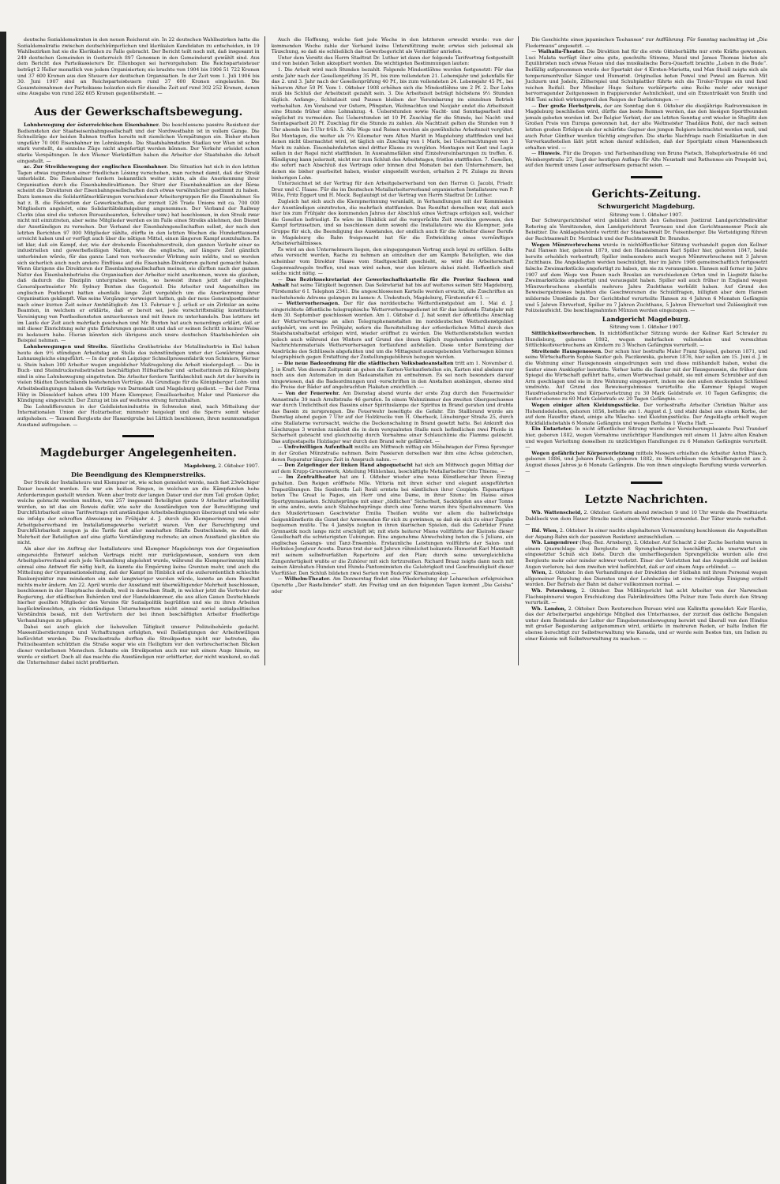deutsche Sozialdemokraten in den neuen Reichsrat ein. In 22 deutschen Wahlbezirken hatte die Sozialdemokratie zwischen deutschbürgerlichen und klerikalen Kandidaten zu entscheiden, in 19 Wahlbezirken hat sie die Klerikalen zu Falle gebracht. Der Bericht teilt noch mit, daß insgesamt in 249 deutschen Gemeinden in Oesterreich 897 Genossen in den Gemeinderat gewählt sind. Aus dem Bericht des Parteikassierers Dr. Ellenbogen sei hervorgehoben: Die Reichsparteisteuer beträgt 2 Heller monatlich von jedem Organisierten; sie brachte von 1904 bis 1906 51 722 Kronen und 37 600 Kronen aus den Steuern der deutschen Organisation. In der Zeit vom 1. Juli 1906 bis 30. Juni 1907 sind an Reichsparteisteuern rund 37 600 Kronen eingelaufen. Die Gesamteinnahmen der Parteikasse belaufen sich für dieselbe Zeit auf rund 302 252 Kronen, denen eine Ausgabe von rund 282 605 Kronen gegenübersteht. —
Aus der Gewerkschaftsbewegung.
Lohnbewegung der österreichischen Eisenbahner. Die beschlossene passive Resistenz der Bediensteten der Staatseisenbahngesellschaft und der Nordwestbahn ist in vollem Gange. Die Schnellzüge der beiden Bahnen treffen bereits mit ziemlichen Verspätungen ein. Bisher stehen ungefähr 70 000 Eisenbahner im Lohnkampfe. Die Staatsbahnstation Stadlau vor Wien ist schon stark verstellt, da einzelne Züge nicht abgefertigt werden können. Der Verkehr erleidet schon starke Verspätungen. In den Wiener Werkstätten haben die Arbeiter der Staatsbahn die Arbeit eingestellt. —
ac. Zur Streikbewegung der englischen Eisenbahner. Die Situation hat sich in den letzten Tagen etwas zugunsten einer friedlichen Lösung verschoben, man rechnet damit, daß der Streik unterbleibt. Die Eisenbahner fordern bekanntlich weiter nichts, als die Anerkennung ihrer Organisation durch die Eisenbahndirektionen. Der Sturz der Eisenbahnaktien an der Börse scheint die Direktoren der Eisenbahngesellschaften doch etwas versöhnlicher gestimmt zu haben. Dazu kommen die Solidaritätserklärungen verschiedener Arbeitergruppen für die Eisenbahner. So hat z. B. die Föderation der Gewerkschaften, der zurzeit 126 Trade Unions mit ca. 700 000 Mitgliedern angehört, eine Solidaritätskundgebung angenommen. Der Verband der Railway Clerks (das sind die unteren Bureaubeamten, Schreiber usw.) hat beschlossen, in den Streik zwar nicht mit einzutreten, aber seine Mitglieder werden es im Falle eines Streiks ablehnen, den Dienst der Ausständigen zu versehen. Der Verband der Eisenbahngesellschaften selbst, der nach den letzten Berichten 97 000 Mitglieder zählte, dürfte in den letzten Wochen die Hunderttausend erreicht haben und er verfügt auch über die nötigen Mittel, einen längeren Kampf auszuhalten. Es ist klar, daß ein Kampf, der, wie der drohende Eisenbahnerstreik, den ganzen Verkehr einer so industriellen und gewerbefleißigen Nation, wie die englische, auf längere Zeit gänzlich unterbinden würde, für das ganze Land von verheerender Wirkung sein müßte, und so werden sich sicherlich auch noch andere Einflüsse auf die Eisenbahn-Direktoren geltend gemacht haben. Wenn übrigens die Direktoren der Eisenbahngesellschaften meinen, sie dürften nach der ganzen Natur des Eisenbahnbetriebs die Organisation der Arbeiter nicht anerkennen, wenn sie glauben, daß dadurch die Disziplin untergraben werde, so beweist ihnen jetzt der englische Generalpostmeister Mr. Sydney Buxton das Gegenteil. Die Arbeiter und Angestellten im englischen Postdienst hatten ebenfalls lange Zeit vergeblich um die Anerkennung ihrer Organisation gekämpft. Was seine Vorgänger verweigert hatten, gab der neue Generalpostmeister nach einer kurzen Zeit seiner Amtstätigkeit: Am 13. Februar v. J. erließ er ein Zirkular an seine Beamten, in welchem er erklärte, daß er bereit sei, jede vorschriftsmäßig konstituierte Vereinigung von Postbediensteten anzuerkennen und mit ihnen zu unterhandeln. Das letztere ist im Laufe der Zeit auch mehrfach geschehen und Mr. Buxton hat auch neuerdings erklärt, daß er mit dieser Einrichtung sehr gute Erfahrungen gemacht und daß er seinen Schritt in keiner Weise zu bedauern habe. Hieran könnten sich übrigens auch unsre deutschen Staatsbehörden ein Beispiel nehmen. —
Lohnbewegungen und Streiks. Sämtliche Großbetriebe der Metallindustrie in Kiel haben heute den 9½ stündigen Arbeitstag an Stelle des zehnstündigen unter der Gewährung eines Lohnausgleichs eingeführt. — In der großen Leipziger Schnellpressenfabrik von Schmiers, Werner u. Stein haben 300 Arbeiter wegen angeblicher Maßregelung die Arbeit niedergelegt. — Die in Buch- und Steindruckereibetrieben beschäftigten Hilfsarbeiter und -arbeiterinnen zu Königsberg sind in eine Lohnbewegung eingetreten. Die Arbeiter fordern Tarifabschluß nach Art der bereits in vielen Städten Deutschlands bestehenden Verträge. Als Grundlage für die Königsberger Lohn- und Arbeitsbedingungen haben die Verträge von Darmstadt und Magdeburg gedient. — Bei der Firma Hiby in Düsseldorf haben etwa 100 Mann Klempner, Emaillearbeiter, Maler und Planierer die Kündigung eingereicht. Der Zuzug ist bis auf weiteres streng fernzuhalten.
Die Lohndifferenzen in der Goldleistenindustrie in Schweden sind, nach Mitteilung der Internationalen Union der Holzarbeiter, nunmehr beigelegt und die Sperre somit wieder aufgehoben. — Tausend Bergleute der Hasardgrube bei Lüttich beschlossen, ihren neunmonatigen Ausstand aufzugeben. —
Magdeburger Angelegenheiten.
Magdeburg, 2. Oktober 1907.
Die Beendigung des Klempnerstreiks.
Der Streik der Installateure und Klempner ist, wie schon gemeldet wurde, nach fast 23wöchiger Dauer beendet worden. Es war ein heißes Ringen, in welchem an die Kämpfenden hohe Anforderungen gestellt wurden. Wenn aber trotz der langen Dauer und der zum Teil großen Opfer, welche gebracht werden mußten, von 257 insgesamt Beteiligten ganze 9 Arbeiter arbeitswillig wurden, so ist das ein Beweis dafür, wie sehr die Ausständigen von der Berechtigung und Durchführbarkeit eines Tarifvertrags mit anständigen Arbeitsbedingungen überzeugt und wie sehr sie infolge der schroffen Abweisung im Frühjahr d. J. durch die Klempnerinnung und den Arbeitgeberverband im Installationsgewerbe verletzt waren. Von der Berechtigung und Durchführbarkeit zeugen ja die Tarife fast aller namhaften Städte Deutschlands, so daß die Mehrheit der Beteiligten auf eine glatte Verständigung rechnete; an einen Ausstand glaubten sie nicht.
Als aber der im Auftrag der Installateure und Klempner Magdeburgs von der Organisation eingereichte Entwurf solchen Vertrags nicht nur zurückgewiesen, sondern von dem Arbeitgeberverband auch jede Verhandlung abgelehnt wurde, während die Klempnerinnung nicht einmal eine Antwort für nötig hielt, da kannte die Empörung keine Grenzen mehr, und auch die Mitteilung der Organisationsleitung, daß der Kampf im Hinblick auf die außerordentlich schlechte Baukonjunktur zum mindesten ein sehr langwieriger werden würde, konnte an dem Resultat nichts mehr ändern. Am 22. April wurde der Ausstand mit überwältigender Mehrheit beschlossen, beschlossen in der Hauptsache deshalb, weil in derselben Stadt, in welcher jetzt die Vertreter der Regierung, der städtischen Behörden und der Handelskammer, die aus allen Gauen Deutschlands hierher geeilten Mitglieder des Vereins für Sozialpolitik begrüßten und sie zu ihren Arbeiten beglückwünschten, ein rückständiges Unternehmertum nicht einmal soviel sozialpolitisches Verständnis besaß, mit den Vertretern der bei ihnen beschäftigten Arbeiter friedfertige Verhandlungen zu pflegen.
Dabei sei auch gleich der liebevollen Tätigkeit unserer Polizeibehörde gedacht. Massenüberstierungen und Verhaftungen erfolgten, weil Belästigungen der Arbeitswilligen befürchtet wurden. Die Franckestraße durften die Streikposten nicht nur betreten, die Polizeibeamten schützten die Straße sogar wie ein Heiligtum vor den verbrecherischen Blicken dieser verdorbenen Menschen. Schaute ein Streikposten auch nur mit einem Auge hinein, so wurde er sistiert. Doch all das machte die Ausständigen nur erbitterter, der nicht wankend, so daß die Unternehmer dabei nicht profitierten.
Auch die Hoffnung, welche fast jede Woche in den letzteren erweckt wurde: von der kommenden Woche zahle der Verband keine Unterstützung mehr, erwies sich jedesmal als Täuschung, so daß sie schließlich das Gewerbegericht als Vermittler anriefen.
Unter dem Vorsitz des Herrn Stadtrat Dr. Luther ist dann der folgende Tarifvertrag festgestellt und von beiden Teilen akzeptiert worden. Die wichtigsten Bestimmungen lauten:
1. Die Arbeit wird nach Stunden bezahlt. Folgende Mindestlöhne werden festgesetzt: Für das erste Jahr nach der Gesellenprüfung 35 Pf., bis zum vollendeten 21. Lebensjahr und jedenfalls für das 2. und 3. Jahr nach der Gesellenprüfung 40 Pf., bis zum vollendeten 24. Lebensjahr 45 Pf., bei höherem Alter 50 Pf. Vom 1. Oktober 1908 erhöhen sich die Mindestlöhne um 2 Pf. 2. Der Lohn muß bis Schluß der Arbeitszeit gezahlt sein. 3. Die Arbeitszeit beträgt höchstens 9½ Stunden täglich. Anfangs-, Schlußzeit und Pausen bleiben der Vereinbarung im einzelnen Betrieb vorbehalten. Am Vorabend vor Ostern, Pfingsten, Weihnachten und Neujahr endet die Arbeitszeit eine Stunde früher ohne Lohnabzug. 4. Ueberstunden sowie Nacht- und Sonntagsarbeit sind möglichst zu vermeiden. Bei Ueberstunden ist 10 Pf. Zuschlag für die Stunde, bei Nacht- und Sonntagsarbeit 20 Pf. Zuschlag für die Stunde zu zahlen. Als Nachtzeit gelten die Stunden von 9 Uhr abends bis 5 Uhr früh. 5. Alle Wege und Reisen werden als gewöhnliche Arbeitszeit vergütet. Bei Montagen, die weiter als 7½ Kilometer vom Alten Markt in Magdeburg stattfinden und bei denen nicht übernachtet wird, ist täglich ein Zuschlag von 1 Mark, bei Uebernachtungen von 3 Mark zu zahlen. Eisenbahnfahrten sind dritter Klasse zu vergüten. Montagen mit Kost und Logis sollen in der Regel nicht stattfinden. In Ausnahmefällen sind Einzelvereinbarungen zu treffen. 6. Kündigung kann jederzeit, nicht nur zum Schluß des Arbeitstages, fristlos stattfinden. 7. Gesellen, die sofort nach Abschluß des Vertrags oder binnen drei Monaten bei den Unternehmern, bei denen sie bisher gearbeitet haben, wieder eingestellt werden, erhalten 2 Pf. Zulage zu ihrem bisherigen Lohn.
Unterzeichnet ist der Vertrag für den Arbeitgeberverband von den Herren O. Jacobi, Friedr. Droz und C. Haase. Für die im Deutschen Metallarbeiterverband organisierten Installateure von P. Wille, Fritz Eggert und H. Mock. Beglaubigt ist der Vertrag von Herrn Stadtrat Dr. Luther.
Zugleich hat sich auch die Klempnerinnung veranlaßt, in Verhandlungen mit der Kommission der Ausständigen einzutreten, die mehrfach stattfanden. Das Resultat derselben war, daß auch hier bis zum Frühjahr des kommenden Jahres der Abschluß eines Vertrags erfolgen soll, welcher die Gesellen befriedigt. Es wäre im Hinblick auf die vorgerückte Zeit zwecklos gewesen, den Kampf fortzusetzen, und so beschlossen denn sowohl die Installateure wie die Klempner, jede Gruppe für sich, die Beendigung des Ausstandes, der endlich auch für die Arbeiter dieser Berufe in Magdeburg die Bahn freigemacht hat für die Entwicklung eines vernünftigen Arbeitsverhältnisses.
Es wird an den Unternehmern liegen, den eingegangenen Vertrag auch loyal zu erfüllen. Sollte etwa versucht werden, Rache zu nehmen an einzelnen der am Kampfe Beteiligten, wie das scheinbar vom Direktor Haase vom Stadtgeschäft geschieht, so wird die Arbeiterschaft Gegenmaßregeln treffen, und man wird sehen, wer den kürzern dabei zieht. Hoffentlich sind solche nicht nötig. —
— Das Bezirkssekretariat der Gewerkschaftskartelle für die Provinz Sachsen und Anhalt hat seine Tätigkeit begonnen. Das Sekretariat hat bis auf weiteres seinen Sitz Magdeburg, Fürstenufer 6 I. Telephon 2341. Die angeschlossenen Kartelle werden ersucht, alle Zuschriften an nachstehende Adresse gelangen zu lassen: A. Undeutsch, Magdeburg, Fürstenufer 6 I. —
— Wettervorhersagen. Der für das norddeutsche Wetterdienstgebiet am 1. Mai d. J. eingerichtete öffentliche telegraphische Wettervorhersagedienst ist für das laufende Etatsjahr mit dem 30. September geschlossen worden. Am 1. Oktober d. J. hat somit der öffentliche Anschlag der Wettervorhersage an allen Telegraphenanstalten im norddeutschen Wetterdienstgebiet aufgehört, um erst im Frühjahr, sofern die Bereitstellung der erforderlichen Mittel durch den Staatshaushaltsetat erfolgen wird, wieder eröffnet zu werden. Die Wetterdienststellen werden jedoch auch während des Winters auf Grund des ihnen täglich zugehenden umfangreichen Nachrichtenmaterials Wettervorhersagen fortlaufend aufstellen. Diese unter Benutzung der Ausdrücke des Schlüssels abgefaßten und um die Mittagszeit auszugebenden Vorhersagen können telegraphisch gegen Erstattung der Zustellungsgebühren bezogen werden.
— Die neue Badeordnung für die städtischen Volksbadeanstalten tritt am 1. November d. J. in Kraft. Von diesem Zeitpunkt an gehen die Karten-Verkaufsstellen ein, Karten sind alsdann nur noch aus den Automaten in den Badeanstalten zu entnehmen. Es sei noch besonders darauf hingewiesen, daß die Badeordnungen und -vorschriften in den Anstalten aushängen, ebenso sind die Preise der Bäder auf angebrachten Plakaten ersichtlich. —
— Von der Feuerwehr. Am Dienstag abend wurde der erste Zug durch den Feuermelder Annastraße 39 nach Arndtstraße 46 gerufen. In einem Wohnzimmer des zweiten Obergeschosses war durch Undichtheit des Bassins einer Spirituslampe der Spiritus in Brand geraten und drohte das Bassin zu zersprengen. Die Feuerwehr beseitigte die Gefahr. Ein Stallbrand wurde am Dienstag abend gegen 7 Uhr auf der Holzkrecke von H. Oberbeck, Lüneburger Straße 25, durch eine Stallaterne verursacht, welche die Deckenschalung in Brand gesetzt hatte. Bei Ankunft des Löschzuges 3 wurden zunächst die in dem verqualmten Stalle noch befindlichen zwei Pferde in Sicherheit gebracht und gleichzeitig durch Vornahme einer Schlauchlinie die Flamme gelöscht. Das aufgestapelte Holzlager war durch den Brand sehr gefährdet. —
— Unfreiwilligen Aufenthalt mußte am Mittwoch mittag ein Möbelwagen der Firma Sprenger in der Großen Münzstraße nehmen. Beim Passieren derselben war ihm eine Achse gebrochen, deren Reparatur längere Zeit in Anspruch nahm. —
— Den Zeigefinger der linken Hand abgequetscht hat sich am Mittwoch gegen Mittag der auf dem Krupp-Grusonwerk, Abteilung Mühlenbau, beschäftigte Metallarbeiter Otto Thieme. —
— Im Zentraltheater hat am 1. Oktober wieder eine neue Künstlerschar ihren Einzug gehalten. Den Reigen eröffnete Mlle. Vittoria mit ihren sicher und elegant ausgeführten Trapezübungen. Die Soubrette Loli Rouli erntete bei sämtlichen ihrer Couplets. Eigenartiges boten The Great le Pages, ein Herr und eine Dame, in ihrer Szene: Im Hause eines Sportgymnasiasten. Schlußsprünge mit einer „tödlichen“ Sicherheit, Sackhüpfen aus einer Tonne in eine andre, sowie auch Stabhochsprünge durch eine Tonne waren ihre Spezialnummern. Von den Musikvirtuosen Geschwister Emilia Theißen wußte vor allem die halbwüchsige Geigenkünstlerin die Gunst der Anwesenden für sich zu gewinnen, so daß sie sich zu einer Zugabe bequemen mußte. The 4 Janslys zeigten in ihren ikarischen Spielen, daß die Gebrüder Franz Gymnastik noch lange nicht erschöpft ist; mit stets heiterer Miene vollführte der Kleinste dieser Gesellschaft die schwierigsten Uebungen. Eine angenehme Abwechslung boten die 5 Julians, ein englisches Gesangs- und Tanz-Ensemble. Erstaunliche Leistungen vollführte der Salon- und Herkules-Jongleur Acosta. Daran trat der seit Jahren rühmlichst bekannte Humorist Karl Maxstadt mit seinem selbstverfaßten Repertoire auf den Plan; durch seine unvergleichliche Zungenfertigkeit wußte er die Zuhörer mit sich fortzureißen. Richard Braaz zeigte dann noch mit seinen Akrobaten-Hunden und Hunde-Pantomimisten die Gelehrigkeit und Geschmeidigkeit dieser Vierfüßler. Den Schluß bildeten zwei Serien von Buderus' Kinematoskop. —
— Wilhelm-Theater. Am Donnerstag findet eine Wiederholung der Leharschen erfolgreichen Operette „Der Rastelbinder“ statt. Am Freitag und an den folgenden Tagen kommt „Die Geisha“ oder
Die Geschichte eines japanischen Teehauses“ zur Aufführung. Für Sonntag nachmittag ist „Die Fledermaus“ angesetzt. —
— Walhalla-Theater. Die Direktion hat für die erste Oktoberhälfte nur erste Kräfte gewonnen. Luci Malata verfügt über eine gute, geschulte Stimme, Maud und James Thomas bieten als Equilibristen noch etwas Neues und das musikalische Boro-Quartett brachte „Leben in die Bude“. Beifällig aufgenommen wurde der Sportakt der 4 Kirsten-Marietta, und Max Steidl zeigte sich als temperamentvoller Sänger und Humorist. Originelles boten Powel und Powel am Barren. Mit Juchzern und Jodeln, Zitherspiel und Schuhplattler führte sich die Tiroler-Truppe ein und fand reichen Beifall. Der Mimiker Hugo Soltero verkörperte eine Reihe mehr oder weniger hervorragender Zeitgenossen in frappierender Aehnlichkeit, und ein Exzentrikakt von Smith und Miß Toni schloß wirkungsvoll den Reigen der Darbietungen. —
— Der große Herbstpreis, der am Sonntag den 6. Oktober die diesjährige Radrennsaison in Magdeburg beschließen wird, dürfte das beste Rennen werden, das den hiesigen Sportfreunden jemals geboten worden ist. Der Belgier Verbist, der am letzten Sonntag erst wieder in Steglitz den Großen Preis von Europa gewonnen hat, der alte Weltmeister Thaddäus Robl, der nach seinen letzten großen Erfolgen als der schärfste Gegner des jungen Belgiers betrachtet werden muß, und auch Peter Günther werden tüchtig eingreifen. Die starke Nachfrage nach Einlaßkarten in den Vorverkaufsstellen läßt jetzt schon darauf schließen, daß der Sportplatz einen Massenbesuch erhalten wird. —
— Hinweis. Für die Drogen- und Farbenhandlung von Bruno Pietsch, Hohepfortestraße 46 und Weinbergstraße 27, liegt der heutigen Auflage für Alte Neustadt und Rothensee ein Prospekt bei, auf den hiermit unsre Leser aufmerksam gemacht seien. —
Gerichts-Zeitung.
Schwurgericht Magdeburg.
Sitzung vom 1. Oktober 1907.
Der Schwurgerichtshof wird gebildet durch den Geheimen Justizrat Landgerichtsdirektor Rotering als Vorsitzenden, den Landgerichtsrat Tourneau und den Gerichtsassessor Plock als Beisitzer. Die Anklagebehörde vertritt der Staatsanwalt Dr. Feisenberger. Die Verteidigung führen der Rechtsanwalt Dr. Merzbach und der Rechtsanwalt Dr. Brandus.
Wegen Münzverbrechens wurde in nichtöffentlicher Sitzung verhandelt gegen den Kellner Paul Hansen hier, geboren 1879, und den Handelsmann Karl Spiller hier, geboren 1847, beide bereits erheblich vorbestraft; Spiller insbesondere auch wegen Münzverbrechens mit 3 Jahren Zuchthaus. Die Angeklagten werden beschuldigt, hier im Jahre 1906 gemeinschaftlich fortgesetzt falsche Zweimarkstücke angefertigt zu haben, um sie zu verausgaben. Hansen soll ferner im Jahre 1907 auf dem Wege von Posen nach Breslau an verschiedenen Orten und in Liegnitz falsche Zweimarkstücke angefertigt und verausgabt haben. Spiller soll auch früher in England wegen Münzverbrechens ebenfalls mehrere Jahre Zuchthaus verbüßt haben. Auf Grund des Beweisergebnisses bejahten die Geschworenen die Schuldfragen, billigten aber dem Hansen mildernde Umstände zu. Der Gerichtshof verurteilte Hansen zu 4 Jahren 6 Monaten Gefängnis und 5 Jahren Ehrverlust, Spiller zu 7 Jahren Zuchthaus, 5 Jahren Ehrverlust und Zulässigkeit von Polizeiaufsicht. Die beschlagnahmten Münzen werden eingezogen. —
Landgericht Magdeburg.
Sitzung vom 1. Oktober 1907.
Sittlichkeitsverbrechen. In nichtöffentlicher Sitzung wurde der Kellner Karl Schrader zu Hundisburg, geboren 1892, wegen mehrfachen vollendeten und versuchten Sittlichkeitsverbrechens an Kindern zu 3 Wochen Gefängnis verurteilt. —
Streitende Hausgenossen. Der schon hier bestrafte Maler Franz Spiegel, geboren 1871, und seine Wirtschafterin Sophie Sauter geb. Paczkowska, geboren 1876, hier sollen am 15. Juni d. J. in die Wohnung einer Hausgenossin eingedrungen sein und diese mißhandelt haben, wobei die Sauter einen Ausklopfer benutzte. Vorher hatte die Sauter mit der Hausgenossin, die früher dem Spiegel die Wirtschaft geführt hatte, einen Wortwechsel gehabt, sie mit einem Schrubber auf den Arm geschlagen und sie in ihre Wohnung eingesperrt, indem sie den außen steckenden Schlüssel umdrehte. Auf Grund des Beweisergebnisses verurteilte die Kammer Spiegel wegen Hausfriedensbruchs und Körperverletzung zu 30 Mark Geldstrafe ev. 10 Tagen Gefängnis; die Sauter ebenso zu 60 Mark Geldstrafe ev. 20 Tagen Gefängnis. —
Wegen einiger alten Kleidungsstücke. Der vorbestrafte Arbeiter Christian Walter aus Hohendodeleben, geboren 1856, bettelte am 1. August d. J. und stahl dabei aus einem Korbe, der auf dem Hausflur stand, einige alte Wäsche- und Kleidungsstücke. Der Angeklagte erhielt wegen Rückfalldiebstahls 6 Monate Gefängnis und wegen Bettelns 1 Woche Haft. —
Ein Entarteter. In nicht öffentlicher Sitzung wurde der Versicherungsbeamte Paul Traxdorf hier, geboren 1882, wegen Vornahme unzüchtiger Handlungen mit einem 11 Jahre alten Knaben und wegen Verleitung desselben zu unzüchtigen Handlungen zu 6 Monaten Gefängnis verurteilt. —
Wegen gefährlicher Körperverletzung mittels Messers erhielten die Arbeiter Anton Pilasch, geboren 1886, und Johann Pilasch, geboren 1882, zu Westerhüsen vom Schöffengericht am 2. August dieses Jahres je 6 Monate Gefängnis. Die von ihnen eingelegte Berufung wurde verworfen. —
Letzte Nachrichten.
Wb. Wattenscheid, 2. Oktober. Gestern abend zwischen 9 und 10 Uhr wurde die Prostituierte Dahlbeck von dem Hauer Stracke nach einem Wortwechsel ermordet. Der Täter wurde verhaftet. —
Hd. Wien, 2. Oktober. In einer nachts abgehaltenen Versammlung beschlossen die Angestellten der Aspang-Bahn sich der passiven Resistenz anzuschließen. —
Wb. Langendreer (Reg.-Bez. Arnsberg), 2. Oktober. Auf Schacht 2 der Zeche Iserlohn waren in einem Querschlage drei Bergleute mit Sprengbohrungen beschäftigt, als unerwartet ein eingesetzter Schuß sich löste. Durch die umherfliegenden Sprengstücke wurden alle drei Bergleute mehr oder minder schwer verletzt. Einer der Verletzten hat das Augenlicht auf beiden Augen verloren; bei dem zweiten wird befürchtet, daß er auf einem Auge erblindet. —
Wien, 2. Oktober. In den Verhandlungen der Direktion der Südbahn mit ihrem Personal wegen allgemeiner Regelung des Dienstes und der Lohnbezüge ist eine vollständige Einigung erzielt worden. Der Betrieb der Bahn ist daher vollkommen normal. —
Wb. Petersburg, 2. Oktober. Das Militärgericht hat acht Arbeiter von der Narwschen Flachsspinnerei wegen Erschießung des Fabrikdirektors Otto Pelzer zum Tode durch den Strang verurteilt. —
Wb. London, 2. Oktober. Dem Reuterschen Bureau wird aus Kalkutta gemeldet: Keir Hardie, das der Arbeiterpartei angehörige Mitglied des Unterhauses, der zurzeit das östliche Bengalen unter dem Beistande der Leiter der Eingeborenenbewegung bereist und überall von den Hindus mit großer Begeisterung aufgenommen wird, erklärte in mehreren Reden, er halte Indien für ebenso berechtigt zur Selbstverwaltung wie Kanada, und er werde sein Bestes tun, um Indien zu einer Kolonie mit Selbstverwaltung zu machen. —